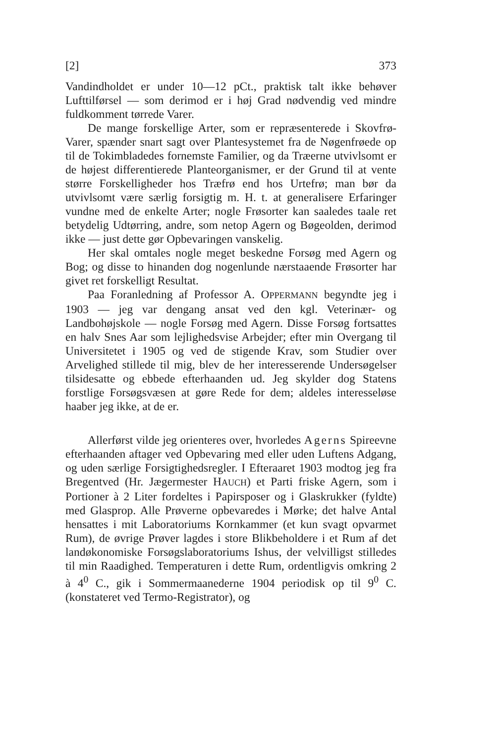[2] 373
Vandindholdet er under 10—12 pCt., praktisk talt ikke behøver Lufttilførsel — som derimod er i høj Grad nødvendig ved mindre fuldkomment tørrede Varer.
De mange forskellige Arter, som er repræsenterede i Skovfrø-Varer, spænder snart sagt over Plantesystemet fra de Nøgenfrøede op til de Tokimbladedes fornemste Familier, og da Træerne utvivlsomt er de højest differentierede Planteorganismer, er der Grund til at vente større Forskelligheder hos Træfrø end hos Urtefrø; man bør da utvivlsomt være særlig forsigtig m. H. t. at generalisere Erfaringer vundne med de enkelte Arter; nogle Frøsorter kan saaledes taale ret betydelig Udtørring, andre, som netop Agern og Bøgeolden, derimod ikke — just dette gør Opbevaringen vanskelig.
Her skal omtales nogle meget beskedne Forsøg med Agern og Bog; og disse to hinanden dog nogenlunde nærstaaende Frøsorter har givet ret forskelligt Resultat.
Paa Foranledning af Professor A. OPPERMANN begyndte jeg i 1903 — jeg var dengang ansat ved den kgl. Veterinær- og Landbohøjskole — nogle Forsøg med Agern. Disse Forsøg fortsattes en halv Snes Aar som lejlighedsvise Arbejder; efter min Overgang til Universitetet i 1905 og ved de stigende Krav, som Studier over Arvelighed stillede til mig, blev de her interesserende Undersøgelser tilsidesatte og ebbede efterhaanden ud. Jeg skylder dog Statens forstlige Forsøgsvæsen at gøre Rede for dem; aldeles interesseløse haaber jeg ikke, at de er.
Allerførst vilde jeg orienteres over, hvorledes Agerns Spireevne efterhaanden aftager ved Opbevaring med eller uden Luftens Adgang, og uden særlige Forsigtighedsregler. I Efteraaret 1903 modtog jeg fra Bregentved (Hr. Jægermester HAUCH) et Parti friske Agern, som i Portioner à 2 Liter fordeltes i Papirsposer og i Glaskrukker (fyldte) med Glasprop. Alle Prøverne opbevaredes i Mørke; det halve Antal hensattes i mit Laboratoriums Kornkammer (et kun svagt opvarmet Rum), de øvrige Prøver lagdes i store Blikbeholdere i et Rum af det landøkonomiske Forsøgslaboratoriums Ishus, der velvilligst stilledes til min Raadighed. Temperaturen i dette Rum, ordentligvis omkring 2 à 4<sup>0</sup> C., gik i Sommermaanederne 1904 periodisk op til 9<sup>0</sup> C. (konstateret ved Termo-Registrator), og